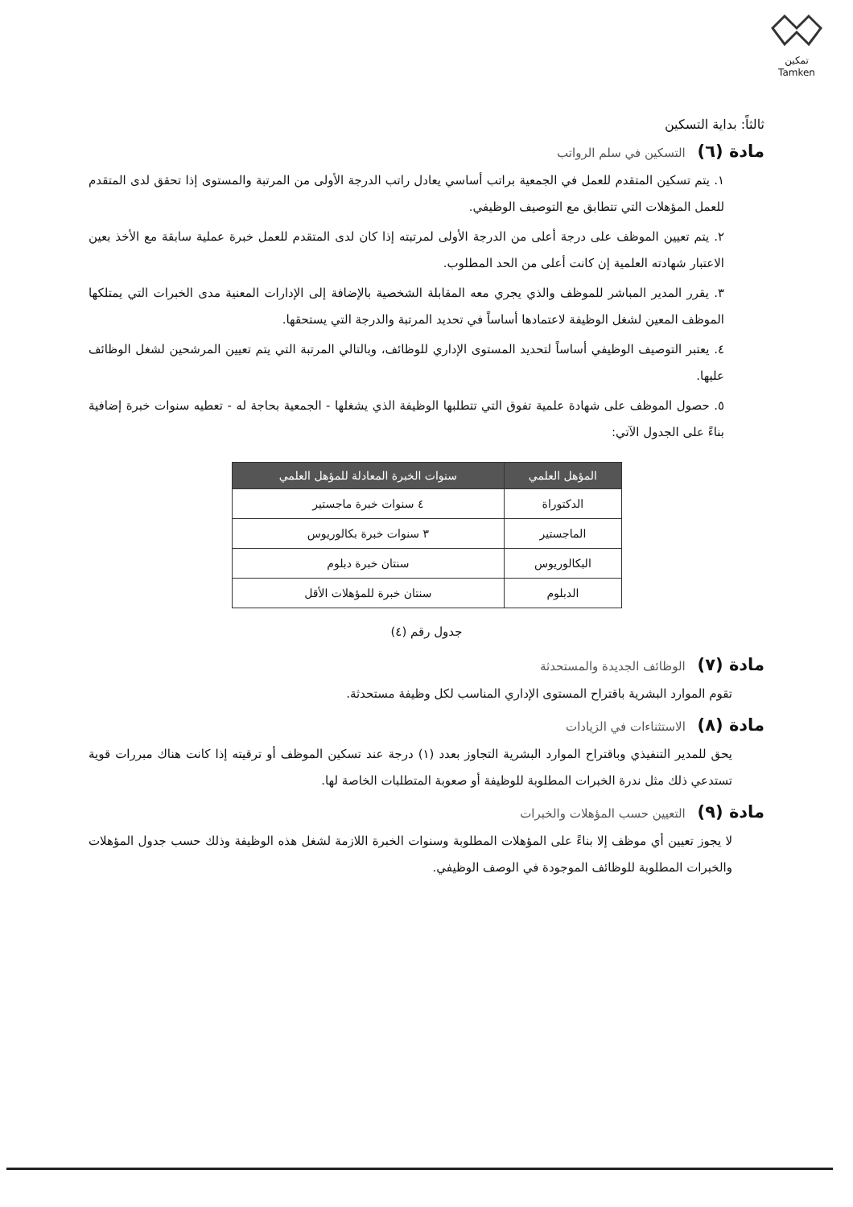تمكين
Tamken
ثالثاً: بداية التسكين
مادة (٦) التسكين في سلم الرواتب
١. يتم تسكين المتقدم للعمل في الجمعية براتب أساسي يعادل راتب الدرجة الأولى من المرتبة والمستوى إذا تحقق لدى المتقدم للعمل المؤهلات التي تتطابق مع التوصيف الوظيفي.
٢. يتم تعيين الموظف على درجة أعلى من الدرجة الأولى لمرتبته إذا كان لدى المتقدم للعمل خبرة عملية سابقة مع الأخذ بعين الاعتبار شهادته العلمية إن كانت أعلى من الحد المطلوب.
٣. يقرر المدير المباشر للموظف والذي يجري معه المقابلة الشخصية بالإضافة إلى الإدارات المعنية مدى الخبرات التي يمتلكها الموظف المعين لشغل الوظيفة لاعتمادها أساساً في تحديد المرتبة والدرجة التي يستحقها.
٤. يعتبر التوصيف الوظيفي أساساً لتحديد المستوى الإداري للوظائف، وبالتالي المرتبة التي يتم تعيين المرشحين لشغل الوظائف عليها.
٥. حصول الموظف على شهادة علمية تفوق التي تتطلبها الوظيفة الذي يشغلها - الجمعية بحاجة له - تعطيه سنوات خبرة إضافية بناءً على الجدول الآتي:
| المؤهل العلمي | سنوات الخبرة المعادلة للمؤهل العلمي |
| --- | --- |
| الدكتوراة | ٤ سنوات خبرة ماجستير |
| الماجستير | ٣ سنوات خبرة بكالوريوس |
| البكالوريوس | سنتان خبرة دبلوم |
| الدبلوم | سنتان خبرة للمؤهلات الأقل |
جدول رقم (٤)
مادة (٧) الوظائف الجديدة والمستحدثة
تقوم الموارد البشرية باقتراح المستوى الإداري المناسب لكل وظيفة مستحدثة.
مادة (٨) الاستثناءات في الزيادات
يحق للمدير التنفيذي وباقتراح الموارد البشرية التجاوز بعدد (١) درجة عند تسكين الموظف أو ترقيته إذا كانت هناك مبررات قوية تستدعي ذلك مثل ندرة الخبرات المطلوبة للوظيفة أو صعوبة المتطلبات الخاصة لها.
مادة (٩) التعيين حسب المؤهلات والخبرات
لا يجوز تعيين أي موظف إلا بناءً على المؤهلات المطلوبة وسنوات الخبرة اللازمة لشغل هذه الوظيفة وذلك حسب جدول المؤهلات والخبرات المطلوبة للوظائف الموجودة في الوصف الوظيفي.